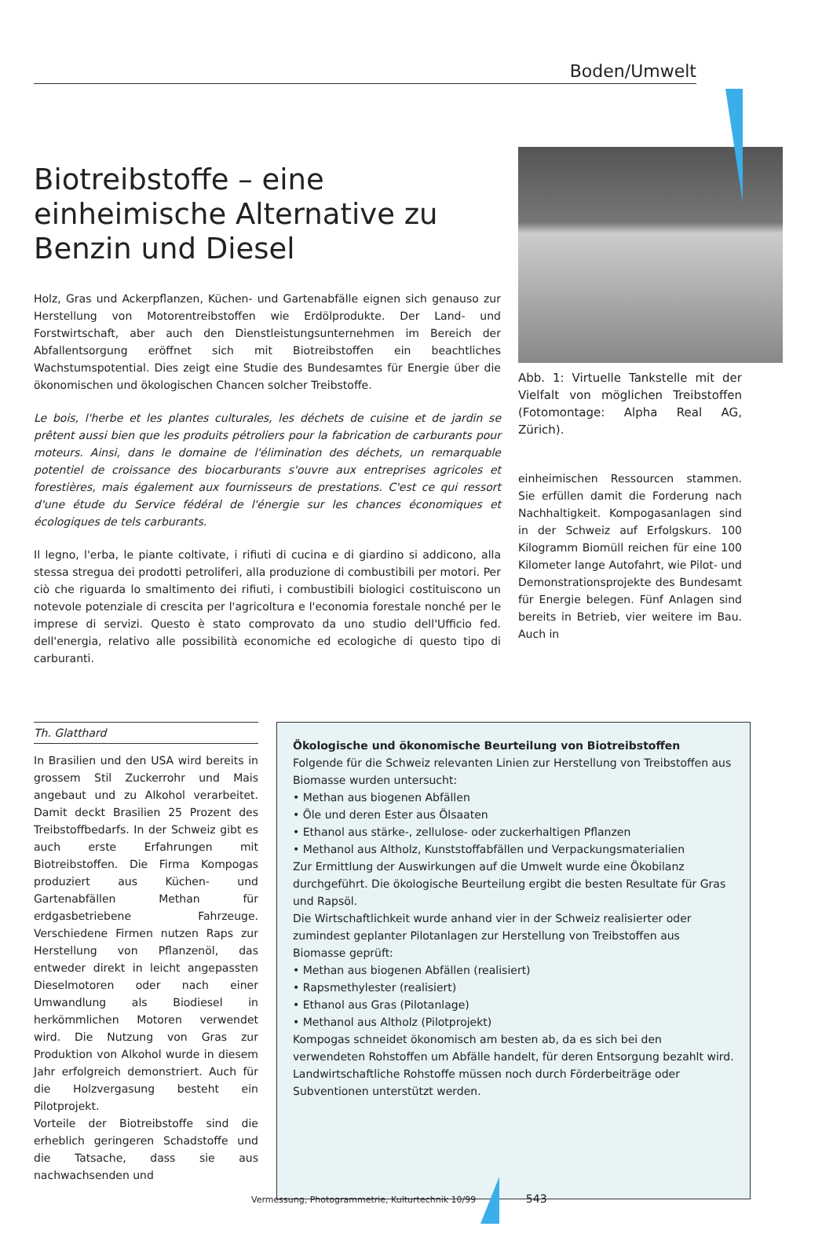Boden/Umwelt
Biotreibstoffe – eine einheimische Alternative zu Benzin und Diesel
Holz, Gras und Ackerpflanzen, Küchen- und Gartenabfälle eignen sich genauso zur Herstellung von Motorentreibstoffen wie Erdölprodukte. Der Land- und Forstwirtschaft, aber auch den Dienstleistungsunternehmen im Bereich der Abfallentsorgung eröffnet sich mit Biotreibstoffen ein beachtliches Wachstumspotential. Dies zeigt eine Studie des Bundesamtes für Energie über die ökonomischen und ökologischen Chancen solcher Treibstoffe.
Le bois, l'herbe et les plantes culturales, les déchets de cuisine et de jardin se prêtent aussi bien que les produits pétroliers pour la fabrication de carburants pour moteurs. Ainsi, dans le domaine de l'élimination des déchets, un remarquable potentiel de croissance des biocarburants s'ouvre aux entreprises agricoles et forestières, mais également aux fournisseurs de prestations. C'est ce qui ressort d'une étude du Service fédéral de l'énergie sur les chances économiques et écologiques de tels carburants.
Il legno, l'erba, le piante coltivate, i rifiuti di cucina e di giardino si addicono, alla stessa stregua dei prodotti petroliferi, alla produzione di combustibili per motori. Per ciò che riguarda lo smaltimento dei rifiuti, i combustibili biologici costituiscono un notevole potenziale di crescita per l'agricoltura e l'economia forestale nonché per le imprese di servizi. Questo è stato comprovato da uno studio dell'Ufficio fed. dell'energia, relativo alle possibilità economiche ed ecologiche di questo tipo di carburanti.
Abb. 1: Virtuelle Tankstelle mit der Vielfalt von möglichen Treibstoffen (Fotomontage: Alpha Real AG, Zürich).
einheimischen Ressourcen stammen. Sie erfüllen damit die Forderung nach Nachhaltigkeit. Kompogasanlagen sind in der Schweiz auf Erfolgskurs. 100 Kilogramm Biomüll reichen für eine 100 Kilometer lange Autofahrt, wie Pilot- und Demonstrationsprojekte des Bundesamt für Energie belegen. Fünf Anlagen sind bereits in Betrieb, vier weitere im Bau. Auch in
Th. Glatthard
In Brasilien und den USA wird bereits in grossem Stil Zuckerrohr und Mais angebaut und zu Alkohol verarbeitet. Damit deckt Brasilien 25 Prozent des Treibstoffbedarfs. In der Schweiz gibt es auch erste Erfahrungen mit Biotreibstoffen. Die Firma Kompogas produziert aus Küchen- und Gartenabfällen Methan für erdgasbetriebene Fahrzeuge. Verschiedene Firmen nutzen Raps zur Herstellung von Pflanzenöl, das entweder direkt in leicht angepassten Dieselmotoren oder nach einer Umwandlung als Biodiesel in herkömmlichen Motoren verwendet wird. Die Nutzung von Gras zur Produktion von Alkohol wurde in diesem Jahr erfolgreich demonstriert. Auch für die Holzvergasung besteht ein Pilotprojekt.
Vorteile der Biotreibstoffe sind die erheblich geringeren Schadstoffe und die Tatsache, dass sie aus nachwachsenden und
Ökologische und ökonomische Beurteilung von Biotreibstoffen
Folgende für die Schweiz relevanten Linien zur Herstellung von Treibstoffen aus Biomasse wurden untersucht:
• Methan aus biogenen Abfällen
• Öle und deren Ester aus Ölsaaten
• Ethanol aus stärke-, zellulose- oder zuckerhaltigen Pflanzen
• Methanol aus Altholz, Kunststoffabfällen und Verpackungsmaterialien
Zur Ermittlung der Auswirkungen auf die Umwelt wurde eine Ökobilanz durchgeführt. Die ökologische Beurteilung ergibt die besten Resultate für Gras und Rapsöl.
Die Wirtschaftlichkeit wurde anhand vier in der Schweiz realisierter oder zumindest geplanter Pilotanlagen zur Herstellung von Treibstoffen aus Biomasse geprüft:
• Methan aus biogenen Abfällen (realisiert)
• Rapsmethylester (realisiert)
• Ethanol aus Gras (Pilotanlage)
• Methanol aus Altholz (Pilotprojekt)
Kompogas schneidet ökonomisch am besten ab, da es sich bei den verwendeten Rohstoffen um Abfälle handelt, für deren Entsorgung bezahlt wird. Landwirtschaftliche Rohstoffe müssen noch durch Förderbeiträge oder Subventionen unterstützt werden.
Vermessung, Photogrammetrie, Kulturtechnik 10/99 543